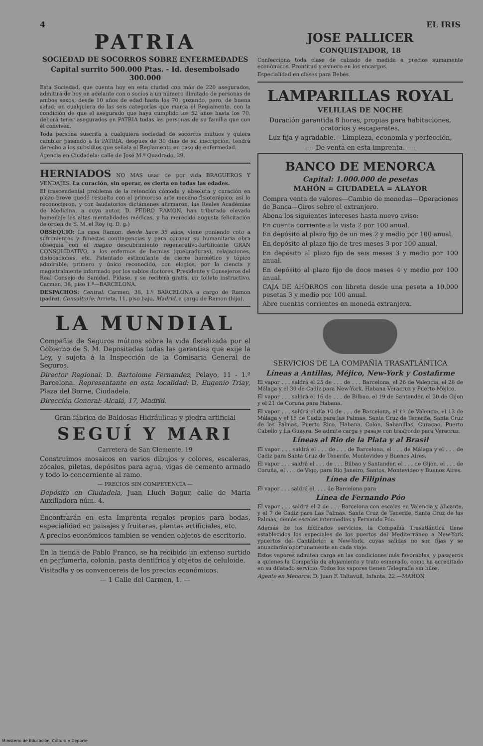4 EL IRIS
PATRIA
SOCIEDAD DE SOCORROS SOBRE ENFERMEDADES
Capital surrito 500.000 Ptas. - Id. desembolsado 300.000
Esta Sociedad, que cuenta hoy en esta ciudad con más de 220 asegurados, admitirá de hoy en adelante con o socios a un número ilimitado de personas de ambos sexos, desde 10 años de edad hasta los 70, gozando, pero, de buena salud; en cualquiera de las seis categorías que marca el Reglamento, con la condición de que el asegurado que haya cumplido los 52 años hasta los 70, deberá tener asegurados en PATRIA todas las personas de su familia que con él conviven.
Toda persona suscrita a cualquiera sociedad de socorros mutuos y quiera cambiar pasando a la PATRIA, despues de 30 días de su inscripción, tendrá derecho a los subsidios que señala el Reglamento en caso de enfermedad.
Agencia en Ciudadela: calle de José M.ª Quadrado, 29.
HERNIADOS NO MAS usar de por vida BRAGUEROS Y VENDAJES. La curación, sin operar, es cierta en todas las edades.
El trascendental problema de la retención cómoda y absoluta y curación en plazo breve quedó resuelto con el primoroso arte mecano-fisioterápico; así lo reconocieron, y con laudatorios dictámenes afirmaron, las Reales Académias de Medicina, a cuyo autor, D. PEDRO RAMON, han tributado elevado homenaje las altas mentalidades médicas, y ha merecido augusta felicitación de orden de S. M. el Rey (q. D. g.)
OBSEQUIO: La casa Ramon, desde hace 35 años, viene poniendo coto a sufrimientos y funestas contingencias y para coronar su humanitaria obra obsequia con el magno descubrimiento regenerativo-fortificante GRAN CONSOLIDATIVO, a los enfermos de hernias (quebraduras), relajaciones, dislocaciones, etc. Patentado estimulante de cierre hermético y tópico admirable, primero y único reconocido, con elogios, por la ciencia y magistralmente informado por los sabios doctores, Presidente y Consejeros del Real Consejo de Sanidad. Pídase, y se recibirá gratis, un folleto instructivo. Carmen, 38, piso 1.º—BARCELONA.
DESPACHOS: Central: Carmen, 38, 1.º BARCELONA a cargo de Ramon (padre). Consultorio: Arrieta, 11, piso bajo, Madrid, a cargo de Ramon (hijo).
LA MUNDIAL
Compañia de Seguros mútuos sobre la vida fiscalizada por el Gobierno de S. M. Depositadas todas las garantias que exije la Ley, y sujeta á la Inspección de la Comisaria General de Seguros.
Director Regional: D. Bartolome Fernandez, Pelayo, 11 - 1.º Barcelona. Representante en esta localidad: D. Eugenio Triay, Plaza del Borne, Ciudadela.
Dirección General: Alcalá, 17, Madrid.
Gran fábrica de Baldosas Hidráulicas y piedra artificial
SEGUÍ Y MARI
Carretera de San Clemente, 19
Construimos mosaicos en varios dibujos y colores, escaleras, zócalos, piletas, depósitos para agua, vigas de cemento armado y todo lo concerniente al ramo.
— PRECIOS SIN COMPETENCIA —
Depósito en Ciudadela, Juan Lluch Bagur, calle de Maria Auxiliadora núm. 4.
Encontrarán en esta Imprenta regalos propios para bodas, especialidad en paisajes y fruiteras, plantas artificiales, etc.
A precios económicos tambien se venden objetos de escritorio.
En la tienda de Pablo Franco, se ha recibido un extenso surtido en perfumeria, colonia, pasta dentifrica y objetos de celuloide.
Visitadla y os convencereis de los precios económicos.
— 1 Calle del Carmen, 1. —
JOSE PALLICER
CONQUISTADOR, 18
Confecciona toda clase de calzado de medida a precios sumamente económicos. Prontitud y esmero en los encargos.
Especialidad en clases para Bebés.
LAMPARILLAS ROYAL
VELILLAS DE NOCHE
Duración garantida 8 horas, propias para habitaciones, oratorios y escaparates.
Luz fija y agradable.—Limpieza, economia y perfección,
---- De venta en esta imprenta. ----
BANCO DE MENORCA
Capital: 1.000.000 de pesetas
MAHÓN = CIUDADELA = ALAYOR
Compra venta de valores—Cambio de monedas—Operaciones de Banca—Giros sobre el extranjero.
Abona los siguientes intereses hasta nuevo aviso:
En cuenta corriente a la vista 2 por 100 anual.
En depósito al plazo fijo de un mes 2 y medio por 100 anual.
En depósito al plazo fijo de tres meses 3 por 100 anual.
En depósito al plazo fijo de seis meses 3 y medio por 100 anual.
En depósito al plazo fijo de doce meses 4 y medio por 100 anual.
CAJA DE AHORROS con libreta desde una peseta a 10.000 pesetas 3 y medio por 100 anual.
Abre cuentas corrientes en moneda extranjera.
SERVICIOS DE LA COMPAÑIA TRASATLÁNTICA
Líneas a Antillas, Méjico, New-York y Costafirme
El vapor . . . saldrá el 25 de . . . de . . . Barcelona, el 26 de Valencia, el 28 de Málaga y el 30 de Cadiz para New-York, Habana Veracruz y Puerto Méjico.
El vapor . . . saldrá el 16 de . . . de Bilbao, el 19 de Santander, el 20 de Gijon y el 21 de Coruña para Habana.
El vapor . . . saldrá el día 10 de . . . de Barcelona, el 11 de Valencia, el 13 de Málaga y el 15 de Cadiz para las Palmas, Santa Cruz de Tenerife, Santa Cruz de las Palmas, Puerto Rico, Habana, Colón, Sabanillas, Curaçao, Puerto Cabello y La Guayra. Se admite carga y pasaje con trasbordo para Veracruz.
Líneas al Rio de la Plata y al Brasil
El vapor . . . saldrá el . . . de . . . de Barcelona, el . . . de Málaga y el . . . de Cadiz para Santa Cruz de Tenerife, Montevideo y Buenos Aires.
El vapor . . . saldrá el . . . de . . . Bilbao y Santander, el . . . de Gijón, el . . . de Coruña, el . . . de Vigo, para Rio Janeiro, Santos, Montevideo y Buenos Aires.
Línea de Filipinas
El vapor . . . saldrá el. . . . de Barcelona para
Línea de Fernando Póo
El vapor . . . saldrá el 2 de . . . Barcelona con escalas en Valencia y Alicante, y el 7 de Cadiz para Las Palmas, Santa Cruz de Tenerife, Santa Cruz de las Palmas, demás escalas intermedias y Fernando Póo.
Además de los indicados servicios, la Compañía Trasatlántica tiene establecidos los especiales de los puertos del Mediterráneo a New-York ypuertos del Cantábrico a New-York, cuyas salidas no son fijas y se anunciarán oportunamente en cada viaje.
Estos vapores admiten carga en las condiciones más favorables, y pasajeros a quienes la Compañía da alojamiento y trato esmerado, como ha acreditado en su dilatado servicio. Todos los vapores tienen Telegrafía sin hilos.
Agente en Menorca: D. Juan F. Taltavull, Infanta, 22.—MAHÓN.
Ministerio de Educación, Cultura y Deporte